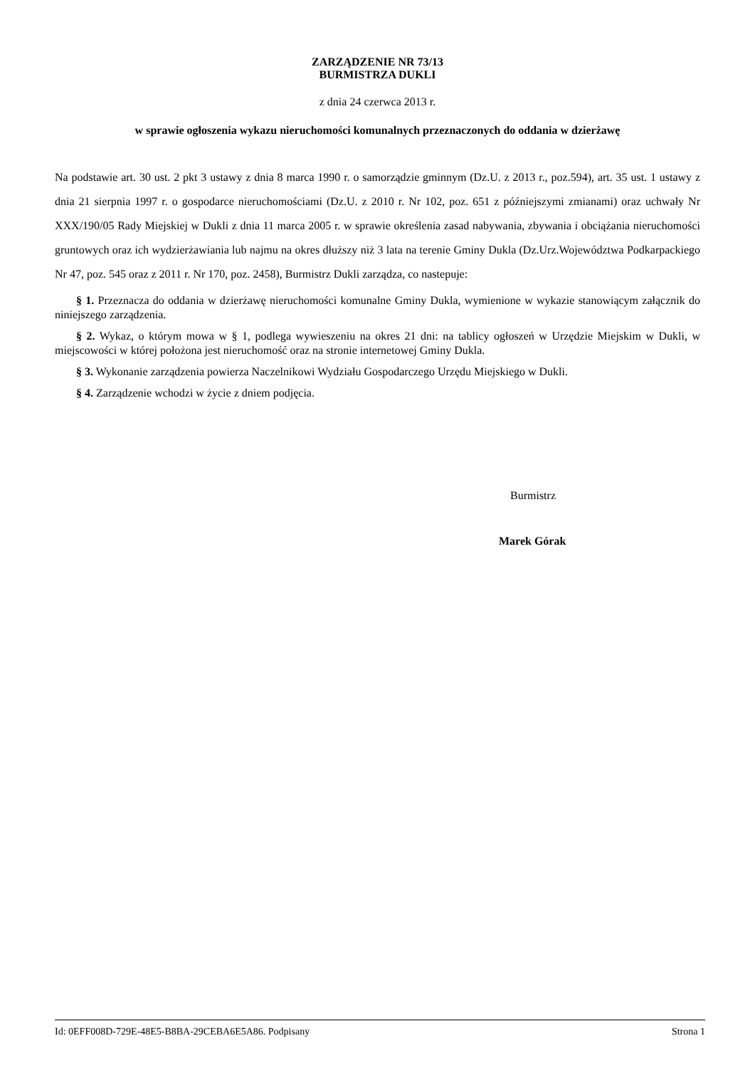ZARZĄDZENIE NR 73/13
BURMISTRZA DUKLI
z dnia 24 czerwca 2013 r.
w sprawie ogłoszenia wykazu nieruchomości komunalnych przeznaczonych do oddania w dzierżawę
Na podstawie art. 30 ust. 2 pkt 3 ustawy z dnia 8 marca 1990 r. o samorządzie gminnym (Dz.U. z 2013 r., poz.594), art. 35 ust. 1 ustawy z dnia 21 sierpnia 1997 r. o gospodarce nieruchomościami (Dz.U. z 2010 r. Nr 102, poz. 651 z późniejszymi zmianami) oraz uchwały Nr XXX/190/05 Rady Miejskiej w Dukli z dnia 11 marca 2005 r. w sprawie określenia zasad nabywania, zbywania i obciążania nieruchomości gruntowych oraz ich wydzierżawiania lub najmu na okres dłuższy niż 3 lata na terenie Gminy Dukla (Dz.Urz.Województwa Podkarpackiego Nr 47, poz. 545 oraz z 2011 r. Nr 170, poz. 2458), Burmistrz Dukli zarządza, co nastepuje:
§ 1. Przeznacza do oddania w dzierżawę nieruchomości komunalne Gminy Dukla, wymienione w wykazie stanowiącym załącznik do niniejszego zarządzenia.
§ 2. Wykaz, o którym mowa w § 1, podlega wywieszeniu na okres 21 dni: na tablicy ogłoszeń w Urzędzie Miejskim w Dukli, w miejscowości w której położona jest nieruchomość oraz na stronie internetowej Gminy Dukla.
§ 3. Wykonanie zarządzenia powierza Naczelnikowi Wydziału Gospodarczego Urzędu Miejskiego w Dukli.
§ 4. Zarządzenie wchodzi w życie z dniem podjęcia.
Burmistrz
Marek Górak
Id: 0EFF008D-729E-48E5-B8BA-29CEBA6E5A86. Podpisany Strona 1